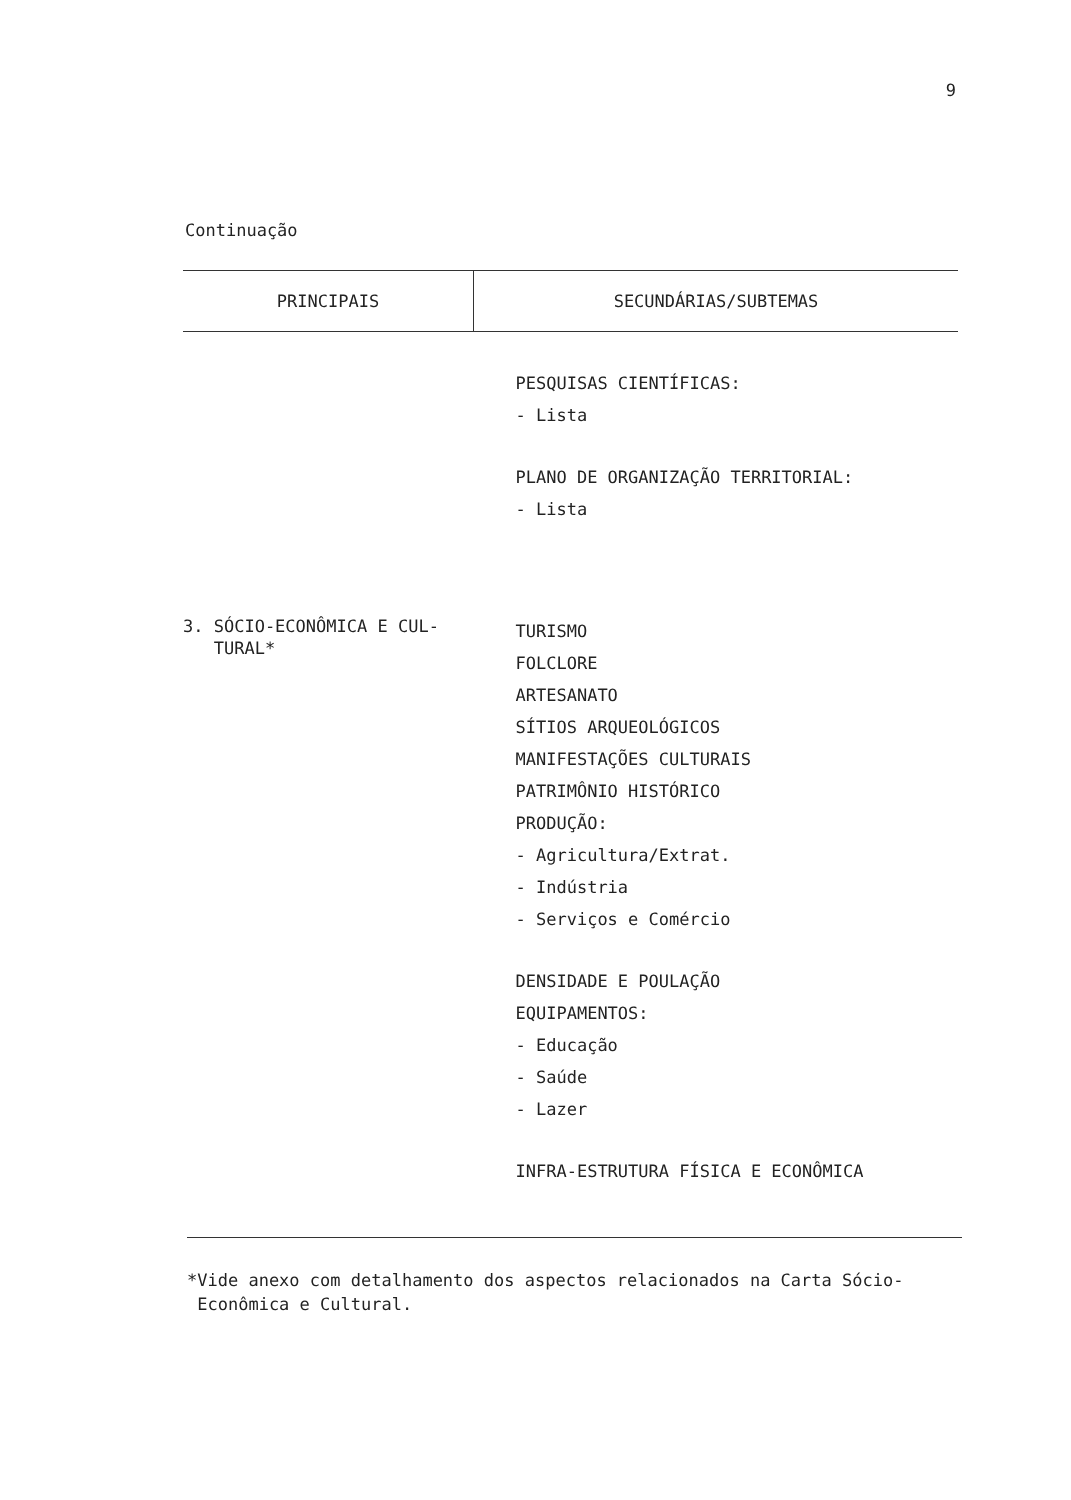9
Continuação
| PRINCIPAIS | SECUNDÁRIAS/SUBTEMAS |
| --- | --- |
| | PESQUISAS CIENTÍFICAS: - Lista PLANO DE ORGANIZAÇÃO TERRITORIAL: - Lista |
| 3. SÓCIO-ECONÔMICA E CUL- TURAL* | TURISMO FOLCLORE ARTESANATO SÍTIOS ARQUEOLÓGICOS MANIFESTAÇÕES CULTURAIS PATRIMÔNIO HISTÓRICO PRODUÇÃO: - Agricultura/Extrat. - Indústria - Serviços e Comércio DENSIDADE E POULAÇÃO EQUIPAMENTOS: - Educação - Saúde - Lazer INFRA-ESTRUTURA FÍSICA E ECONÔMICA |
*Vide anexo com detalhamento dos aspectos relacionados na Carta Sócio-
Econômica e Cultural.